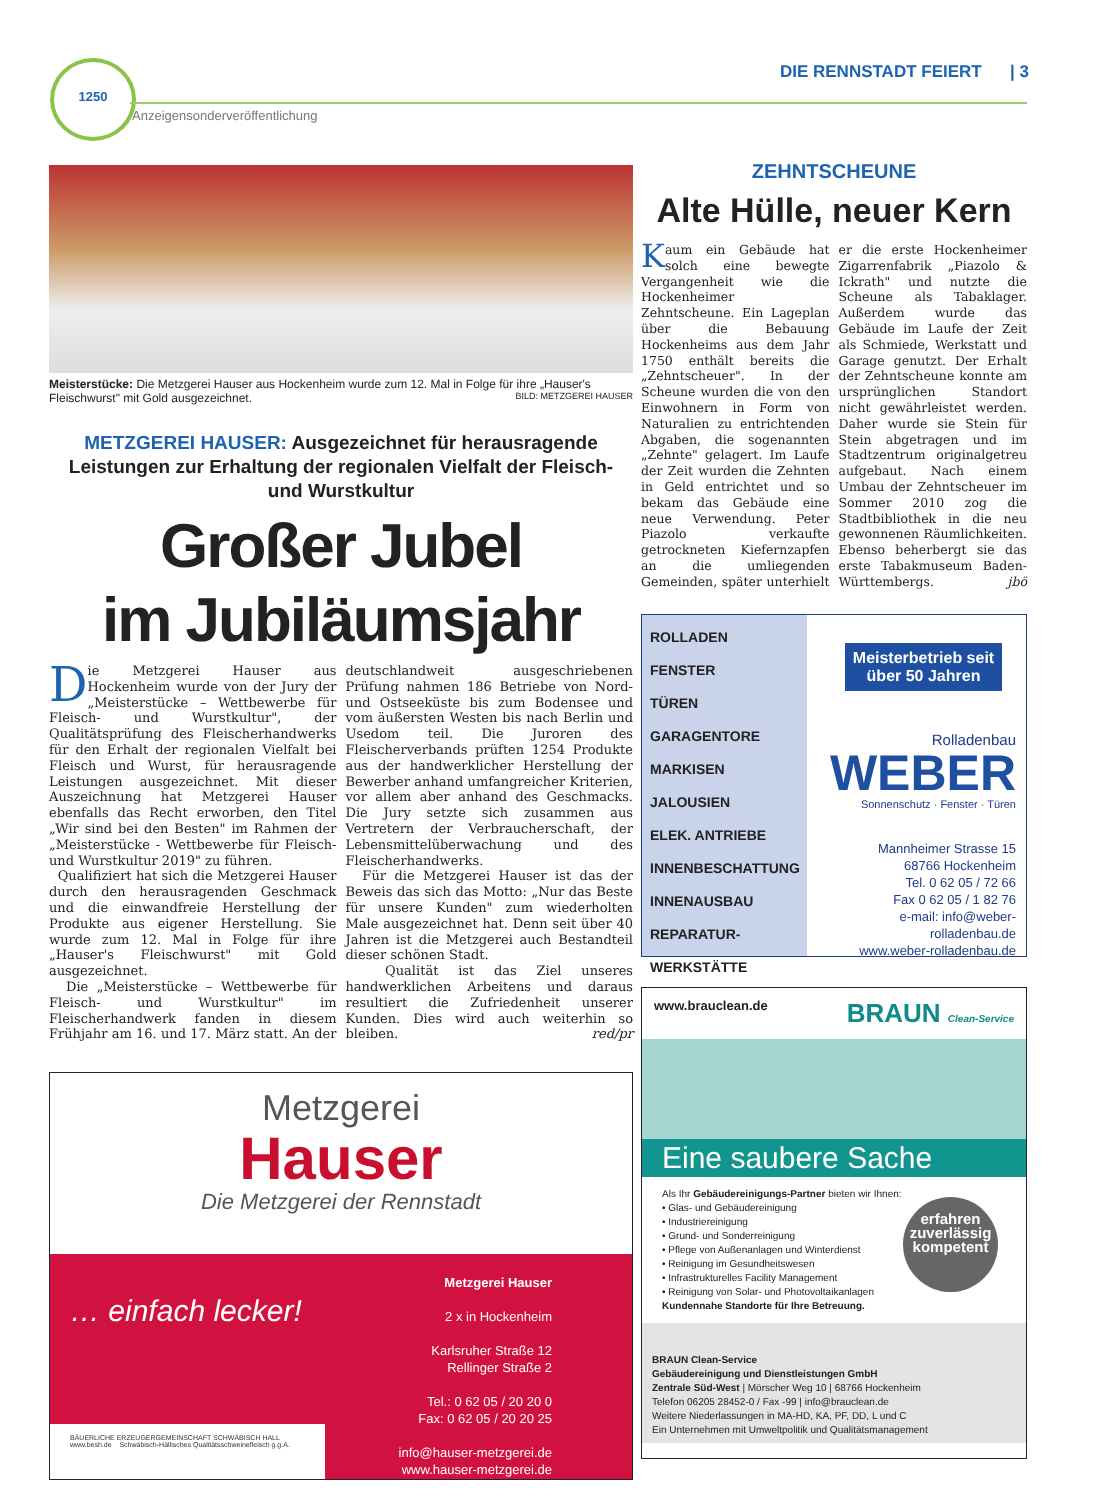1250
Anzeigensonderveröffentlichung
DIE RENNSTADT FEIERT | 3
Meisterstücke: Die Metzgerei Hauser aus Hockenheim wurde zum 12. Mal in Folge für ihre „Hauser's Fleischwurst" mit Gold ausgezeichnet. BILD: METZGEREI HAUSER
METZGEREI HAUSER: Ausgezeichnet für herausragende Leistungen zur Erhaltung der regionalen Vielfalt der Fleisch- und Wurstkultur
Großer Jubel
im Jubiläumsjahr
Die Metzgerei Hauser aus Hockenheim wurde von der Jury der „Meisterstücke – Wettbewerbe für Fleisch- und Wurstkultur", der Qualitätsprüfung des Fleischerhandwerks für den Erhalt der regionalen Vielfalt bei Fleisch und Wurst, für herausragende Leistungen ausgezeichnet. Mit dieser Auszeichnung hat Metzgerei Hauser ebenfalls das Recht erworben, den Titel „Wir sind bei den Besten" im Rahmen der „Meisterstücke - Wettbewerbe für Fleisch- und Wurstkultur 2019" zu führen.
Qualifiziert hat sich die Metzgerei Hauser durch den herausragenden Geschmack und die einwandfreie Herstellung der Produkte aus eigener Herstellung. Sie wurde zum 12. Mal in Folge für ihre „Hauser's Fleischwurst" mit Gold ausgezeichnet.
Die „Meisterstücke – Wettbewerbe für Fleisch- und Wurstkultur" im Fleischerhandwerk fanden in diesem Frühjahr am 16. und 17. März statt. An der deutschlandweit ausgeschriebenen Prüfung nahmen 186 Betriebe von Nord- und Ostseeküste bis zum Bodensee und vom äußersten Westen bis nach Berlin und Usedom teil. Die Juroren des Fleischerverbands prüften 1254 Produkte aus der handwerklicher Herstellung der Bewerber anhand umfangreicher Kriterien, vor allem aber anhand des Geschmacks. Die Jury setzte sich zusammen aus Vertretern der Verbraucherschaft, der Lebensmittelüberwachung und des Fleischerhandwerks.
Für die Metzgerei Hauser ist das der Beweis das sich das Motto: „Nur das Beste für unsere Kunden" zum wiederholten Male ausgezeichnet hat. Denn seit über 40 Jahren ist die Metzgerei auch Bestandteil dieser schönen Stadt.
Qualität ist das Ziel unseres handwerklichen Arbeitens und daraus resultiert die Zufriedenheit unserer Kunden. Dies wird auch weiterhin so bleiben. red/pr
Metzgerei
Hauser
Die Metzgerei der Rennstadt
… einfach lecker!
Metzgerei Hauser
2 x in Hockenheim
Karlsruher Straße 12
Rellinger Straße 2
Tel.: 0 62 05 / 20 20 0
Fax: 0 62 05 / 20 20 25
info@hauser-metzgerei.de
www.hauser-metzgerei.de
BÄUERLICHE ERZEUGERGEMEINSCHAFT SCHWÄBISCH HALL www.besh.de Schwäbisch-Hällisches Qualitätsschweinefleisch g.g.A.
ZEHNTSCHEUNE
Alte Hülle, neuer Kern
Kaum ein Gebäude hat solch eine bewegte Vergangenheit wie die Hockenheimer Zehntscheune. Ein Lageplan über die Bebauung Hockenheims aus dem Jahr 1750 enthält bereits die „Zehntscheuer". In der Scheune wurden die von den Einwohnern in Form von Naturalien zu entrichtenden Abgaben, die sogenannten „Zehnte" gelagert. Im Laufe der Zeit wurden die Zehnten in Geld entrichtet und so bekam das Gebäude eine neue Verwendung. Peter Piazolo verkaufte getrockneten Kiefernzapfen an die umliegenden Gemeinden, später unterhielt er die erste Hockenheimer Zigarrenfabrik „Piazolo & Ickrath" und nutzte die Scheune als Tabaklager. Außerdem wurde das Gebäude im Laufe der Zeit als Schmiede, Werkstatt und Garage genutzt. Der Erhalt der Zehntscheune konnte am ursprünglichen Standort nicht gewährleistet werden. Daher wurde sie Stein für Stein abgetragen und im Stadtzentrum originalgetreu aufgebaut. Nach einem Umbau der Zehntscheuer im Sommer 2010 zog die Stadtbibliothek in die neu gewonnenen Räumlichkeiten. Ebenso beherbergt sie das erste Tabakmuseum Baden-Württembergs. jbö
ROLLADEN
FENSTER
TÜREN
GARAGENTORE
MARKISEN
JALOUSIEN
ELEK. ANTRIEBE
INNENBESCHATTUNG
INNENAUSBAU
REPARATUR-WERKSTÄTTE
Meisterbetrieb seit
über 50 Jahren
Rolladenbau
WEBER
Sonnenschutz · Fenster · Türen
Mannheimer Strasse 15
68766 Hockenheim
Tel. 0 62 05 / 72 66
Fax 0 62 05 / 1 82 76
e-mail: info@weber-rolladenbau.de
www.weber-rolladenbau.de
www.brauclean.de BRAUN Clean-Service
Eine saubere Sache
erfahren
zuverlässig
kompetent
Als Ihr Gebäudereinigungs-Partner bieten wir Ihnen:
• Glas- und Gebäudereinigung
• Industriereinigung
• Grund- und Sonderreinigung
• Pflege von Außenanlagen und Winterdienst
• Reinigung im Gesundheitswesen
• Infrastrukturelles Facility Management
• Reinigung von Solar- und Photovoltaikanlagen
Kundennahe Standorte für Ihre Betreuung.
BRAUN Clean-Service
Gebäudereinigung und Dienstleistungen GmbH
Zentrale Süd-West | Mörscher Weg 10 | 68766 Hockenheim
Telefon 06205 28452-0 / Fax -99 | info@brauclean.de
Weitere Niederlassungen in MA-HD, KA, PF, DD, L und C
Ein Unternehmen mit Umweltpolitik und Qualitätsmanagement